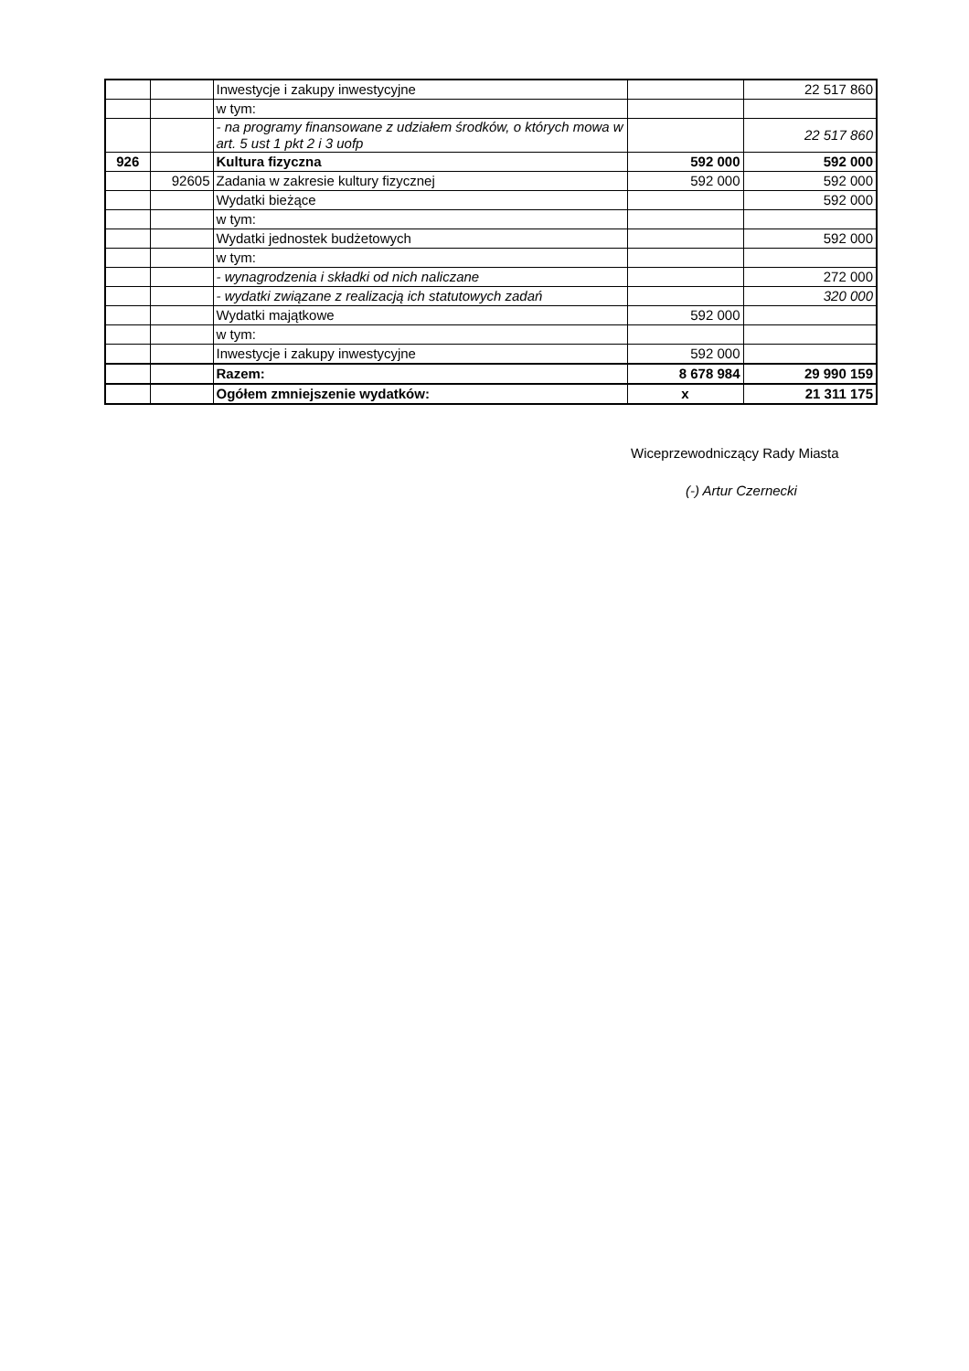| | | Inwestycje i zakupy inwestycyjne | | 22 517 860 |
| | | w tym: | | |
| | | - na programy finansowane z udziałem środków, o których mowa w art. 5 ust 1 pkt 2 i 3 uofp | | 22 517 860 |
| 926 | | Kultura fizyczna | 592 000 | 592 000 |
| | 92605 | Zadania w zakresie kultury fizycznej | 592 000 | 592 000 |
| | | Wydatki bieżące | | 592 000 |
| | | w tym: | | |
| | | Wydatki jednostek budżetowych | | 592 000 |
| | | w tym: | | |
| | | - wynagrodzenia i składki od nich naliczane | | 272 000 |
| | | - wydatki związane z realizacją ich statutowych zadań | | 320 000 |
| | | Wydatki majątkowe | 592 000 | |
| | | w tym: | | |
| | | Inwestycje i zakupy inwestycyjne | 592 000 | |
| | | Razem: | 8 678 984 | 29 990 159 |
| | | Ogółem zmniejszenie wydatków: | x | 21 311 175 |
Wiceprzewodniczący Rady Miasta
(-) Artur Czernecki